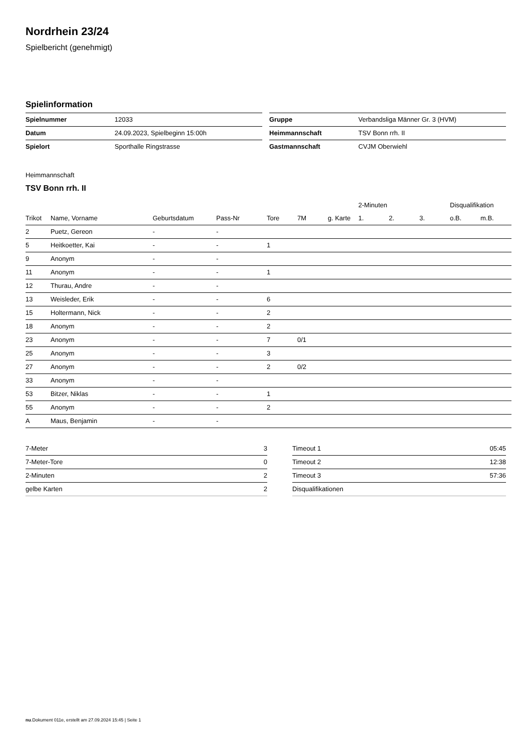Nordrhein 23/24
Spielbericht (genehmigt)
Spielinformation
| Spielnummer | 12033 |
| Datum | 24.09.2023, Spielbeginn 15:00h |
| Spielort | Sporthalle Ringstrasse |
| Gruppe | Verbandsliga Männer Gr. 3 (HVM) |
| Heimmannschaft | TSV Bonn rrh. II |
| Gastmannschaft | CVJM Oberwiehl |
Heimmannschaft
TSV Bonn rrh. II
| | | | | | | | 2-Minuten | | | Disqualifikation | |
| --- | --- | --- | --- | --- | --- | --- | --- | --- | --- | --- | --- |
| Trikot | Name, Vorname | Geburtsdatum | Pass-Nr | Tore | 7M | g. Karte | 1. | 2. | 3. | o.B. | m.B. |
| 2 | Puetz, Gereon | - | - | | | | | | | | |
| 5 | Heitkoetter, Kai | - | - | 1 | | | | | | | |
| 9 | Anonym | - | - | | | | | | | | |
| 11 | Anonym | - | - | 1 | | | | | | | |
| 12 | Thurau, Andre | - | - | | | | | | | | |
| 13 | Weisleder, Erik | - | - | 6 | | | | | | | |
| 15 | Holtermann, Nick | - | - | 2 | | | | | | | |
| 18 | Anonym | - | - | 2 | | | | | | | |
| 23 | Anonym | - | - | 7 | 0/1 | | | | | | |
| 25 | Anonym | - | - | 3 | | | | | | | |
| 27 | Anonym | - | - | 2 | 0/2 | | | | | | |
| 33 | Anonym | - | - | | | | | | | | |
| 53 | Bitzer, Niklas | - | - | 1 | | | | | | | |
| 55 | Anonym | - | - | 2 | | | | | | | |
| A | Maus, Benjamin | - | - | | | | | | | | |
| 7-Meter | 3 |
| 7-Meter-Tore | 0 |
| 2-Minuten | 2 |
| gelbe Karten | 2 |
| Timeout 1 | 05:45 |
| Timeout 2 | 12:38 |
| Timeout 3 | 57:36 |
| Disqualifikationen | |
nu.Dokument 011e, erstellt am 27.09.2024 15:45 | Seite 1